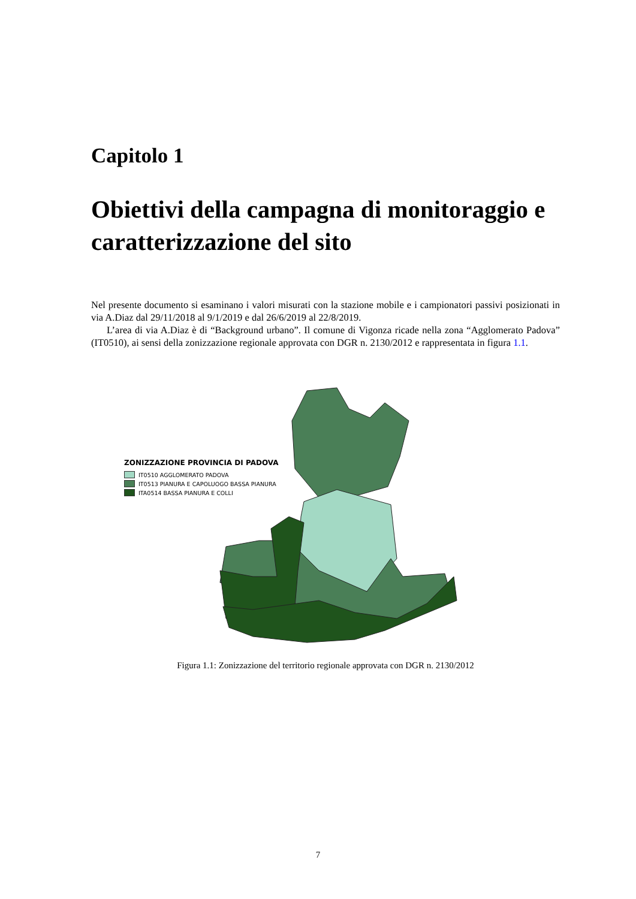Capitolo 1
Obiettivi della campagna di monitoraggio e caratterizzazione del sito
Nel presente documento si esaminano i valori misurati con la stazione mobile e i campionatori passivi posizionati in via A.Diaz dal 29/11/2018 al 9/1/2019 e dal 26/6/2019 al 22/8/2019.
L’area di via A.Diaz è di “Background urbano”. Il comune di Vigonza ricade nella zona “Agglomerato Padova” (IT0510), ai sensi della zonizzazione regionale approvata con DGR n. 2130/2012 e rappresentata in figura 1.1.
ZONIZZAZIONE PROVINCIA DI PADOVA
IT0510 AGGLOMERATO PADOVA
IT0513 PIANURA E CAPOLUOGO BASSA PIANURA
ITA0514 BASSA PIANURA E COLLI
Figura 1.1: Zonizzazione del territorio regionale approvata con DGR n. 2130/2012
7